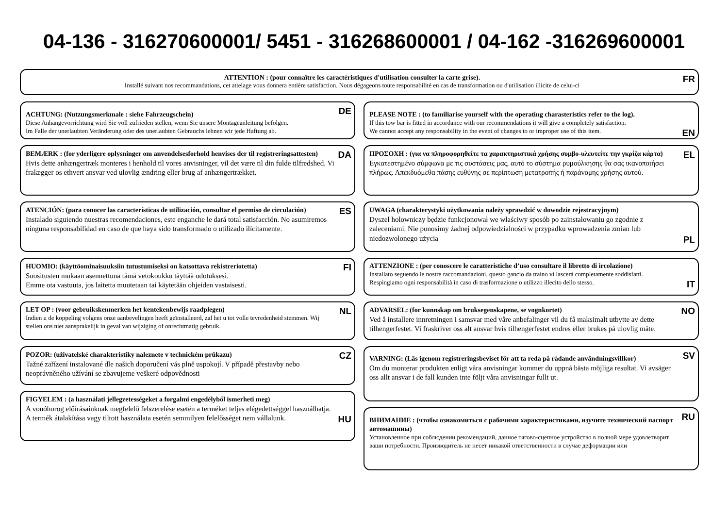04-136 - 316270600001/ 5451 - 316268600001 / 04-162 -316269600001
FR ATTENTION : (pour connaître les caractéristiques d'utilisation consulter la carte grise).
Installé suivant nos recommandations, cet attelage vous donnera entière satisfaction. Nous dégageons toute responsabilité en cas de transformation ou d'utilisation illicite de celui-ci
DE
ACHTUNG: (Nutzungsmerkmale : siehe Fahrzeugschein)
Diese Anhängevorrichtung wird Sie voll zufrieden stellen, wenn Sie unsere Montageanleitung befolgen.
Im Falle der unerlaubten Veränderung oder des unerlaubten Gebrauchs lehnen wir jede Haftung ab.
DA
BEMÆRK : (for yderligere oplysninger om anvendelsesforhold henvises der til registreringsattesten)
Hvis dette anhængertræk monteres i henhold til vores anvisninger, vil det være til din fulde tilfredshed. Vi fralægger os ethvert ansvar ved ulovlig ændring eller brug af anhængertrækket.
ES
ATENCIÓN: (para conocer las características de utilización, consultar el permiso de circulación)
Instalado siguiendo nuestras recomendaciones, este enganche le dará total satisfacción. No asumiremos ninguna responsabilidad en caso de que haya sido transformado o utilizado ilícitamente.
FI
HUOMIO: (käyttöominaisuuksiin tutustumiseksi on katsottava rekistreriotetta)
Suositusten mukaan asennettuna tämä vetokoukku täyttää odotuksesi.
Emme ota vastuuta, jos laitetta muutetaan tai käytetään ohjeiden vastaisesti.
NL
LET OP : (voor gebruikskenmerken het kentekenbewijs raadplegen)
Indien u de koppeling volgens onze aanbevelingen heeft geïnstalleerd, zal het u tot volle tevredenheid stemmen. Wij stellen ons niet aansprakelijk in geval van wijziging of onrechtmatig gebruik.
CZ
POZOR: (uživatelské charakteristiky naleznete v technickém průkazu)
Tažné zařízení instalované dle našich doporučení vás plně uspokojí. V případě přestavby nebo neoprávněného užívání se zbavujeme veškeré odpovědnosti
FIGYELEM : (a használati jellegzetességeket a forgalmi engedélyből ismerheti meg)
A vonóhorog előírásainknak megfelelő felszerelése esetén a terméket teljes elégedettséggel használhatja. A termék átalakítása vagy tiltott használata esetén semmilyen felelősséget nem vállalunk. HU
PLEASE NOTE : (to familiarise yourself with the operating charasteristics refer to the log).
If this tow bar is fitted in accordance with our recommendations it will give a completely satisfaction.
We cannot accept any responsability in the event of changes to or improper use of this item. EN
EL
ΠΡΟΣΟΧΗ : (για να πληροφορηθείτε τα χαρακτηριστικά χρήσης συμβο-υλευτείτε την γκρίζα κάρτα)
Εγκατεστημένο σύμφωνα με τις συστάσεις μας, αυτό το σύστημα ρυμούλκησης θα σας ικανοποιήσει πλήρως. Απεκδυόμεθα πάσης ευθύνης σε περίπτωση μετατροπής ή παράνομης χρήσης αυτού.
UWAGA (charakterystyki użytkowania należy sprawdzić w dowodzie rejestracyjnym)
Dyszel holowniczy będzie funkcjonował we właściwy sposób po zainstalowaniu go zgodnie z zaleceniami. Nie ponosimy żadnej odpowiedzialności w przypadku wprowadzenia zmian lub niedozwolonego użycia PL
ATTENZIONE : (per conoscere le caratteristiche d’uso consultare il libretto di ircolazione)
Installato seguendo le nostre raccomandazioni, questo gancio da traino vi lascerà completamente soddisfatti.
Respingiamo ogni responsabilità in caso di trasformazione o utilizzo illecito dello stesso. IT
NO
ADVARSEL: (for kunnskap om bruksegenskapene, se vognkortet)
Ved å installere innretningen i samsvar med våre anbefalinger vil du få maksimalt utbytte av dette tilhengerfestet. Vi fraskriver oss alt ansvar hvis tilhengerfestet endres eller brukes på ulovlig måte.
SV
VARNING: (Läs igenom registreringsbeviset för att ta reda på rådande användningsvillkor)
Om du monterar produkten enligt våra anvisningar kommer du uppnå bästa möjliga resultat. Vi avsäger oss allt ansvar i de fall kunden inte följt våra anvisningar fullt ut.
RU
ВНИМАНИЕ : (чтобы ознакомиться с рабочими характеристиками, изучите технический паспорт автомашины)
Установленное при соблюдении рекомендаций, данное тягово-сцепное устройство в полной мере удовлетворит ваши потребности. Производитель не несет никакой ответственности в случае деформации или